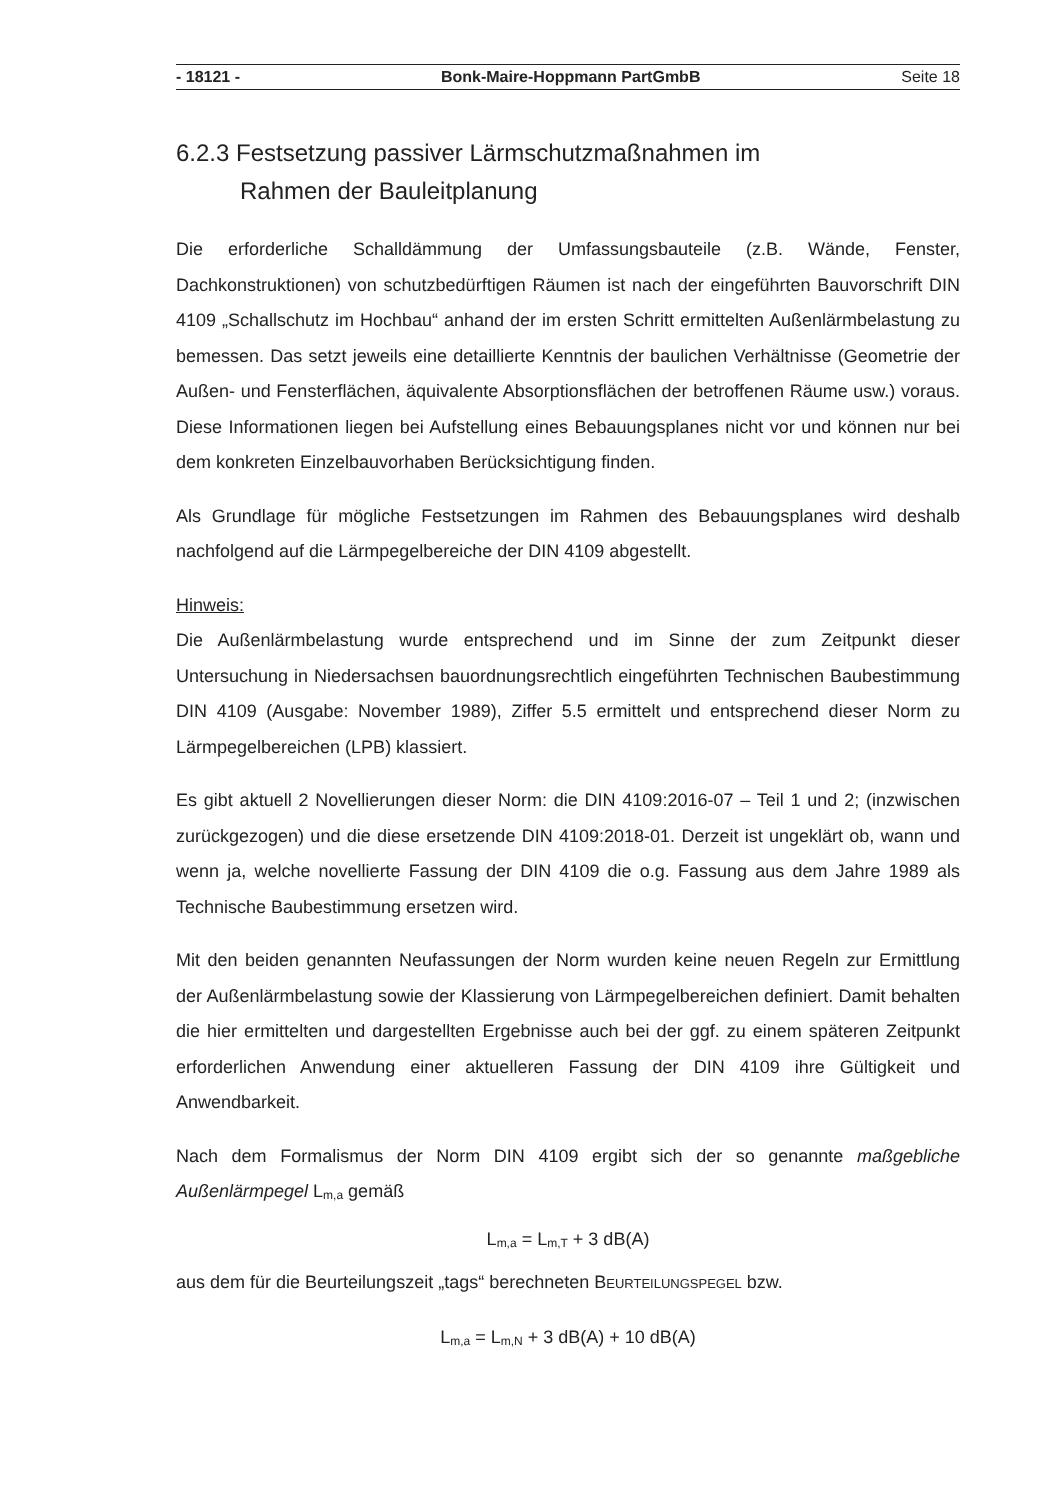- 18121 - Bonk-Maire-Hoppmann PartGmbB Seite 18
6.2.3 Festsetzung passiver Lärmschutzmaßnahmen im
Rahmen der Bauleitplanung
Die erforderliche Schalldämmung der Umfassungsbauteile (z.B. Wände, Fenster, Dachkonstruktionen) von schutzbedürftigen Räumen ist nach der eingeführten Bauvorschrift DIN 4109 „Schallschutz im Hochbau“ anhand der im ersten Schritt ermittelten Außenlärmbelastung zu bemessen. Das setzt jeweils eine detaillierte Kenntnis der baulichen Verhältnisse (Geometrie der Außen- und Fensterflächen, äquivalente Absorptionsflächen der betroffenen Räume usw.) voraus. Diese Informationen liegen bei Aufstellung eines Bebauungsplanes nicht vor und können nur bei dem konkreten Einzelbauvorhaben Berücksichtigung finden.
Als Grundlage für mögliche Festsetzungen im Rahmen des Bebauungsplanes wird deshalb nachfolgend auf die Lärmpegelbereiche der DIN 4109 abgestellt.
Hinweis:
Die Außenlärmbelastung wurde entsprechend und im Sinne der zum Zeitpunkt dieser Untersuchung in Niedersachsen bauordnungsrechtlich eingeführten Technischen Baubestimmung DIN 4109 (Ausgabe: November 1989), Ziffer 5.5 ermittelt und entsprechend dieser Norm zu Lärmpegelbereichen (LPB) klassiert.
Es gibt aktuell 2 Novellierungen dieser Norm: die DIN 4109:2016-07 – Teil 1 und 2; (inzwischen zurückgezogen) und die diese ersetzende DIN 4109:2018-01. Derzeit ist ungeklärt ob, wann und wenn ja, welche novellierte Fassung der DIN 4109 die o.g. Fassung aus dem Jahre 1989 als Technische Baubestimmung ersetzen wird.
Mit den beiden genannten Neufassungen der Norm wurden keine neuen Regeln zur Ermittlung der Außenlärmbelastung sowie der Klassierung von Lärmpegelbereichen definiert. Damit behalten die hier ermittelten und dargestellten Ergebnisse auch bei der ggf. zu einem späteren Zeitpunkt erforderlichen Anwendung einer aktuelleren Fassung der DIN 4109 ihre Gültigkeit und Anwendbarkeit.
Nach dem Formalismus der Norm DIN 4109 ergibt sich der so genannte maßgebliche Außenlärmpegel L<sub>m,a</sub> gemäß
L<sub>m,a</sub> = L<sub>m,T</sub> + 3 dB(A)
aus dem für die Beurteilungszeit „tags“ berechneten BEURTEILUNGSPEGEL bzw.
L<sub>m,a</sub> = L<sub>m,N</sub> + 3 dB(A) + 10 dB(A)